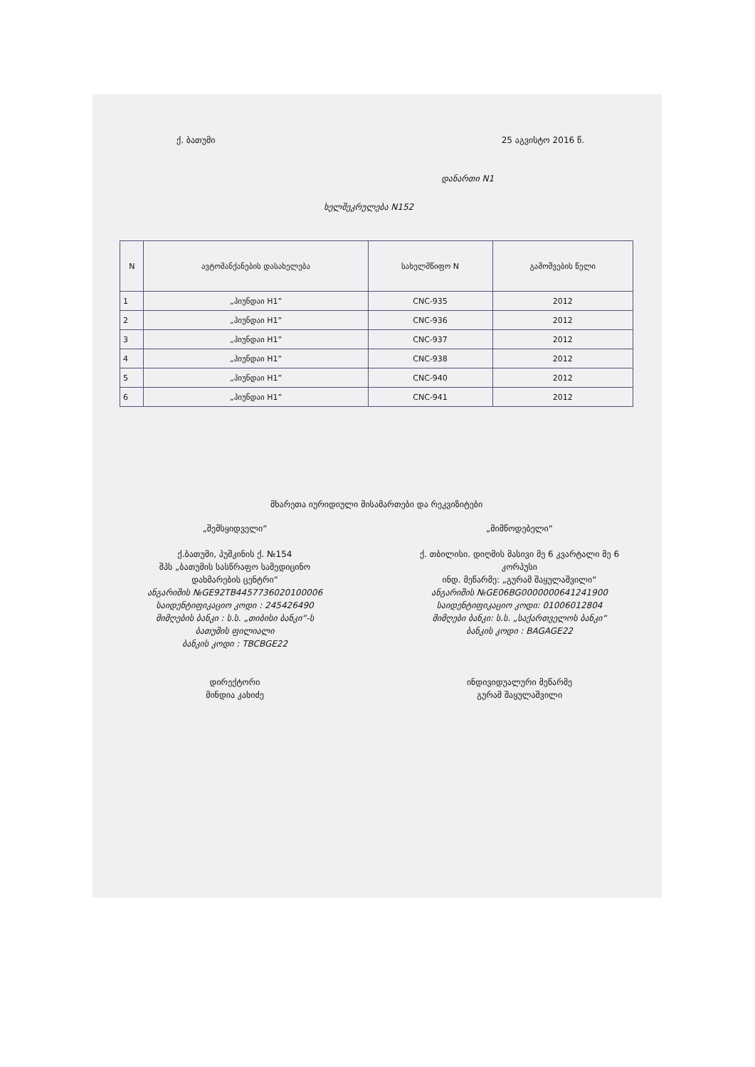ქ. ბათუმი 25 აგვისტო 2016 წ.
დანართი N1
ხელშეკრულება N152
| N | ავტომანქანების დასახელება | სახელმწიფო N | გამოშვების წელი |
| --- | --- | --- | --- |
| 1 | „ჰიუნდაი H1” | CNC-935 | 2012 |
| 2 | „ჰიუნდაი H1” | CNC-936 | 2012 |
| 3 | „ჰიუნდაი H1” | CNC-937 | 2012 |
| 4 | „ჰიუნდაი H1” | CNC-938 | 2012 |
| 5 | „ჰიუნდაი H1” | CNC-940 | 2012 |
| 6 | „ჰიუნდაი H1” | CNC-941 | 2012 |
მხარეთა იურიდიული მისამართები და რეკვიზიტები
„შემსყიდველი“
ქ.ბათუმი, პუშკინის ქ. №154
შპს „ბათუმის სასწრაფო სამედიცინო
დახმარების ცენტრი“
ანგარიშის №GE92TB4457736020100006
საიდენტიფიკაციო კოდი : 245426490
მიმღების ბანკი : ს.ს. „თიბისი ბანკი“-ს
ბათუმის ფილიალი
ბანკის კოდი : TBCBGE22
დირექტორი
მინდია კახიძე
„მიმწოდებელი“
ქ. თბილისი. დიღმის მასივი მე 6 კვარტალი მე 6
კორპუსი
ინდ. მეწარმე: „გურამ შაყულაშვილი“
ანგარიშის №GE06BG0000000641241900
საიდენტიფიკაციო კოდი: 01006012804
მიმღები ბანკი: ს.ს. „საქართველოს ბანკი“
ბანკის კოდი : BAGAGE22
ინდივიდუალური მეწარმე
გურამ შაყულაშვილი